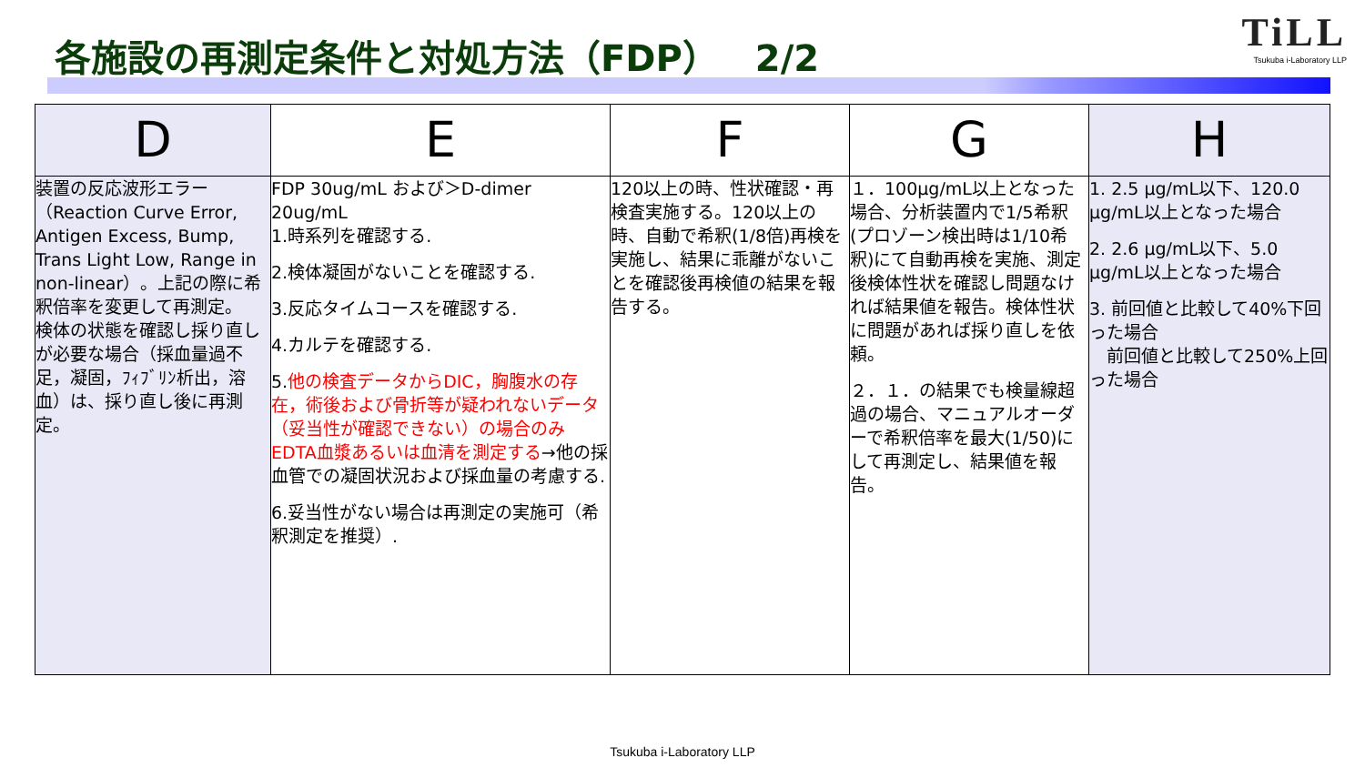各施設の再測定条件と対処方法（FDP）　2/2
TiLL
Tsukuba i-Laboratory LLP
| D | E | F | G | H |
| --- | --- | --- | --- | --- |
| 装置の反応波形エラー（Reaction Curve Error, Antigen Excess, Bump, Trans Light Low, Range in non-linear）。上記の際に希釈倍率を変更して再測定。 検体の状態を確認し採り直しが必要な場合（採血量過不足，凝固，ﾌｨﾌﾞﾘﾝ析出，溶血）は、採り直し後に再測定。 | FDP 30ug/mL および＞D-dimer 20ug/mL 1.時系列を確認する. 2.検体凝固がないことを確認する. 3.反応タイムコースを確認する. 4.カルテを確認する. 5. 他の検査データからDIC，胸腹水の存在，術後および骨折等が疑われないデータ（妥当性が確認できない）の場合のみEDTA血漿あるいは血清を測定する →他の採血管での凝固状況および採血量の考慮する. 6.妥当性がない場合は再測定の実施可（希釈測定を推奨）. | 120以上の時、性状確認・再検査実施する。120以上の時、自動で希釈(1/8倍)再検を実施し、結果に乖離がないことを確認後再検値の結果を報告する。 | １．100μg/mL以上となった場合、分析装置内で1/5希釈(プロゾーン検出時は1/10希釈)にて自動再検を実施、測定後検体性状を確認し問題なければ結果値を報告。検体性状に問題があれば採り直しを依頼。 ２．１．の結果でも検量線超過の場合、マニュアルオーダーで希釈倍率を最大(1/50)にして再測定し、結果値を報告。 | 1. 2.5 μg/mL以下、120.0 μg/mL以上となった場合 2. 2.6 μg/mL以下、5.0 μg/mL以上となった場合 3. 前回値と比較して40%下回った場合 前回値と比較して250%上回った場合 |
Tsukuba i-Laboratory LLP